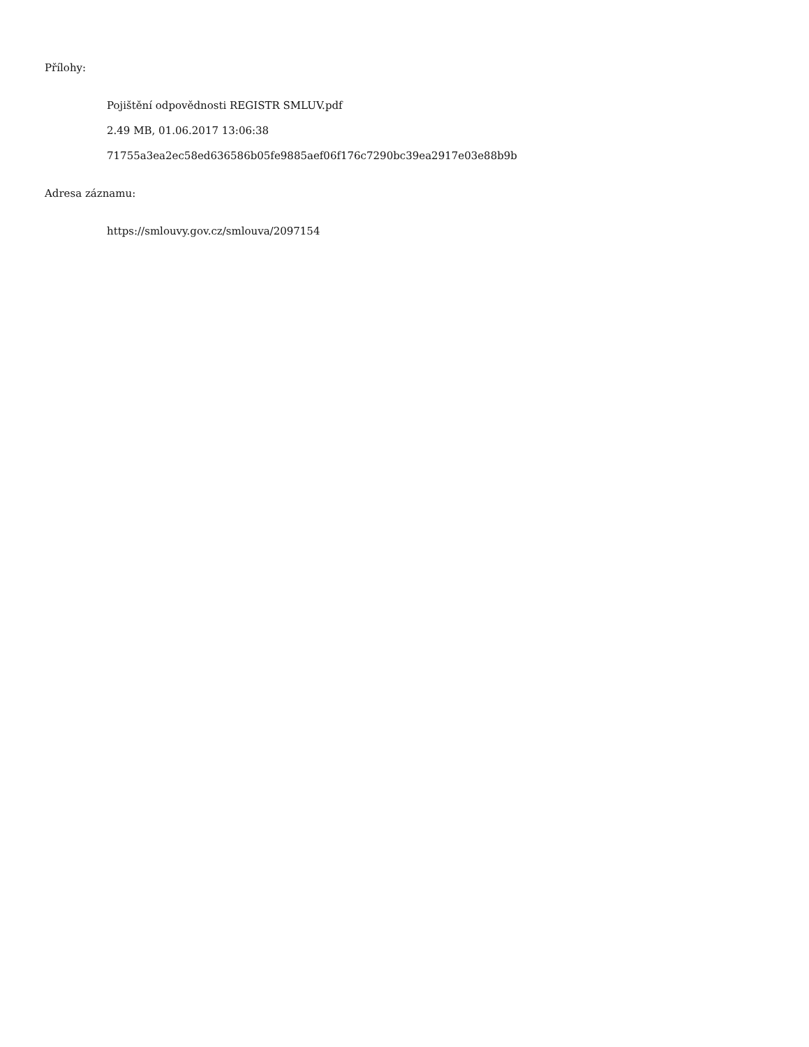Přílohy:
Pojištění odpovědnosti REGISTR SMLUV.pdf
2.49 MB, 01.06.2017 13:06:38
71755a3ea2ec58ed636586b05fe9885aef06f176c7290bc39ea2917e03e88b9b
Adresa záznamu:
https://smlouvy.gov.cz/smlouva/2097154